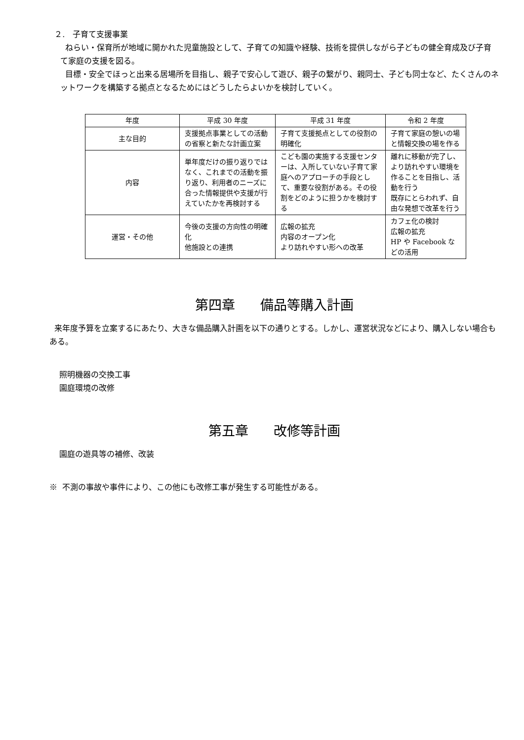２. 子育て支援事業
ねらい・保育所が地域に開かれた児童施設として、子育ての知識や経験、技術を提供しながら子どもの健全育成及び子育て家庭の支援を図る。
目標・安全でほっと出来る居場所を目指し、親子で安心して遊び、親子の繋がり、親同士、子ども同士など、たくさんのネットワークを構築する拠点となるためにはどうしたらよいかを検討していく。
| 年度 | 平成 30 年度 | 平成 31 年度 | 令和 2 年度 |
| --- | --- | --- | --- |
| 主な目的 | 支援拠点事業としての活動の省察と新たな計画立案 | 子育て支援拠点としての役割の明確化 | 子育て家庭の憩いの場と情報交換の場を作る |
| 内容 | 単年度だけの振り返りではなく、これまでの活動を振り返り、利用者のニーズに合った情報提供や支援が行えていたかを再検討する | こども園の実施する支援センターは、入所していない子育て家庭へのアプローチの手段として、重要な役割がある。その役割をどのように担うかを検討する | 離れに移動が完了し、より訪れやすい環境を作ることを目指し、活動を行う 既存にとらわれず、自由な発想で改革を行う |
| 運営・その他 | 今後の支援の方向性の明確化 他施設との連携 | 広報の拡充 内容のオープン化 より訪れやすい形への改革 | カフェ化の検討 広報の拡充 HP や Facebook などの活用 |
第四章 備品等購入計画
来年度予算を立案するにあたり、大きな備品購入計画を以下の通りとする。しかし、運営状況などにより、購入しない場合もある。
照明機器の交換工事
園庭環境の改修
第五章 改修等計画
園庭の遊具等の補修、改装
※ 不測の事故や事件により、この他にも改修工事が発生する可能性がある。